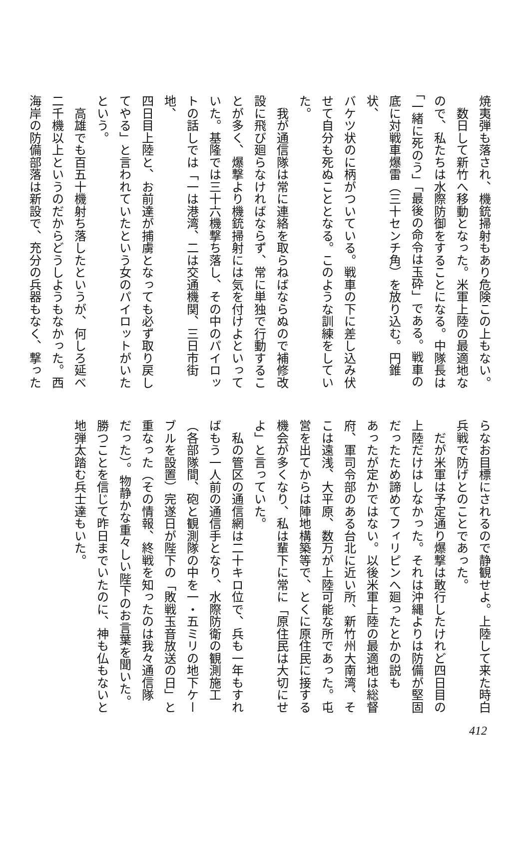焼夷弾も落され、機銃掃射もあり危険この上もない。
　数日して新竹へ移動となった。米軍上陸の最適地な
ので、私たちは水際防御をすることになる。中隊長は
「一緒に死のう」「最後の命令は玉砕」である。戦車の
底に対戦車爆雷（三十センチ角）を放り込む。円錐状、
バケツ状のに柄がついている。戦車の下に差し込み伏
せて自分も死ぬこととなる。このような訓練をしてい
た。
　我が通信隊は常に連絡を取らねばならぬので補修改
設に飛び廻らなければならず、常に単独で行動するこ
とが多く、爆撃より機銃掃射には気を付けよといって
いた。基隆では三十六機撃ち落し、その中のパイロッ
トの話しでは「一は港湾、二は交通機関、三日市街地、
四日目上陸と、お前達が捕虜となっても必ず取り戻し
てやる」と言われていたという女のパイロットがいた
という。
　高雄でも百五十機射ち落したというが、何しろ延べ
二千機以上というのだからどうしようもなかった。西
海岸の防備部落は新設で、充分の兵器もなく、撃った
らなお目標にされるので静観せよ。上陸して来た時白
兵戦で防げとのことであった。
　だが米軍は予定通り爆撃は敢行したけれど四日目の
上陸だけはしなかった。それは沖縄よりは防備が堅固
だったため諦めてフィリピンへ廻ったとかの説も
あったが定かではない。以後米軍上陸の最適地は総督
府、軍司令部のある台北に近い所、新竹州大南湾、そ
こは遠浅、大平原、数万が上陸可能な所であった。屯
営を出てからは陣地構築等で、とくに原住民に接する
機会が多くなり、私は輩下に常に「原住民は大切にせ
よ」と言っていた。
　私の管区の通信網は二十キロ位で、兵も一年もすれ
ばもう一人前の通信手となり、水際防衛の観測施工
（各部隊間、砲と観測隊の中を一・五ミリの地下ケー
ブルを設置）完遂日が陛下の「敗戦玉音放送の日」と
重なった（その情報、終戦を知ったのは我々通信隊
だった）。物静かな重々しい陛下のお言葉を聞いた。
勝つことを信じて昨日までいたのに、神も仏もないと
地弾太踏む兵士達もいた。
412